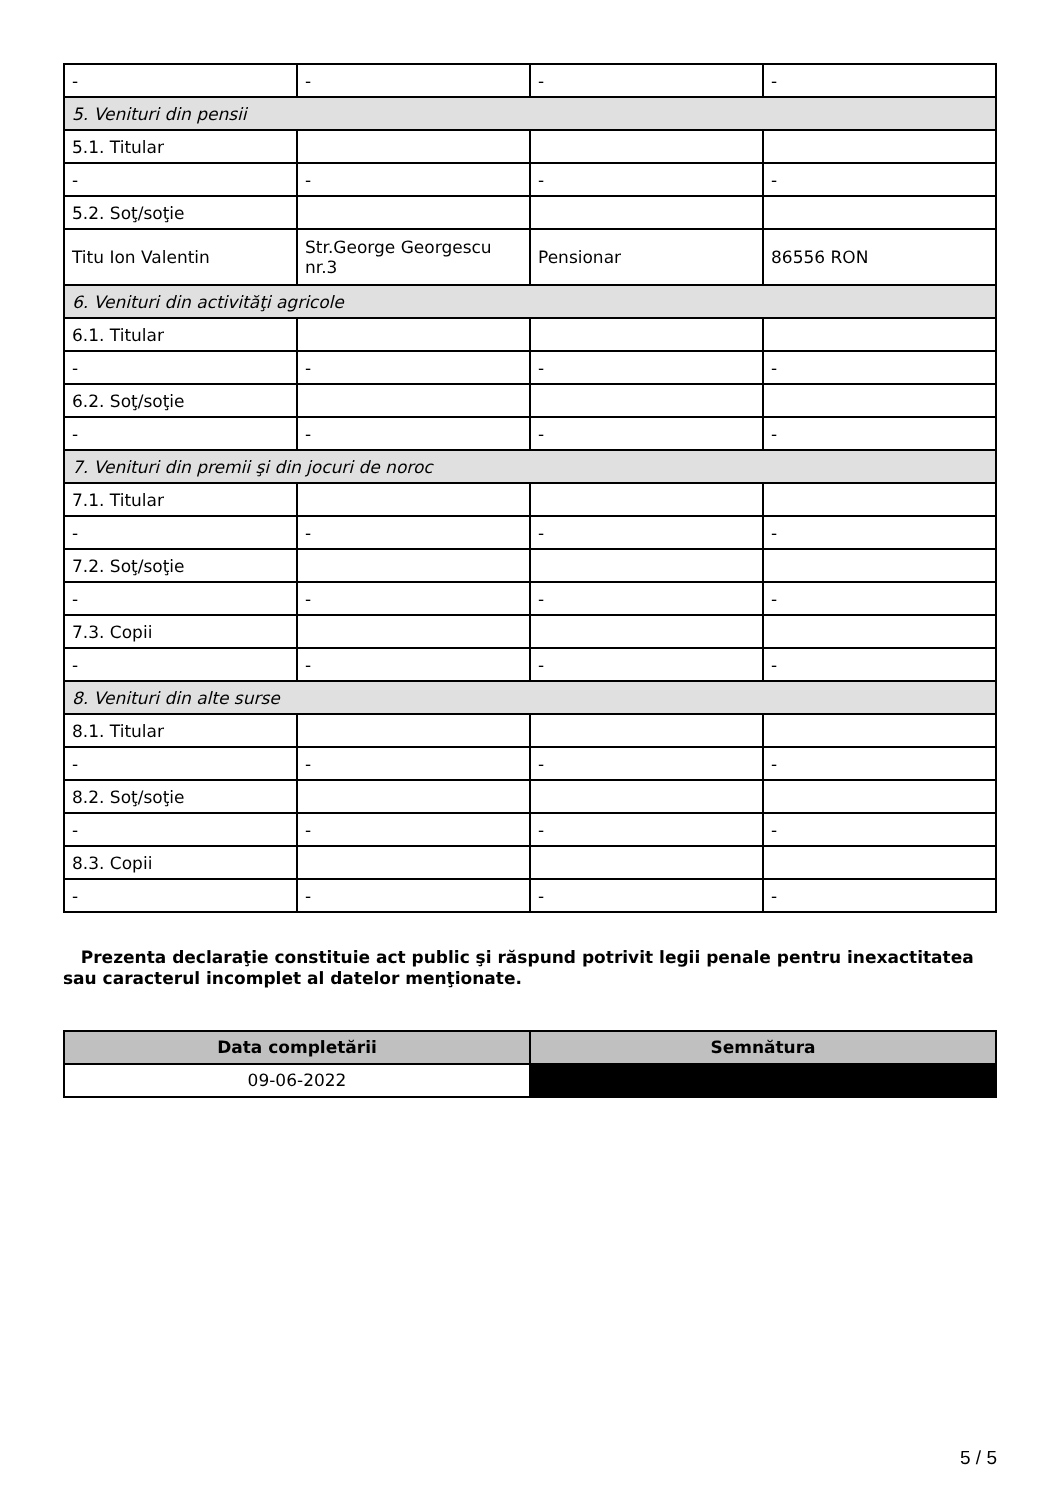| - | - | - | - |
| 5. Venituri din pensii | | | |
| 5.1. Titular | | | |
| - | - | - | - |
| 5.2. Soţ/soţie | | | |
| Titu Ion Valentin | Str.George Georgescu nr.3 | Pensionar | 86556 RON |
| 6. Venituri din activităţi agricole | | | |
| 6.1. Titular | | | |
| - | - | - | - |
| 6.2. Soţ/soţie | | | |
| - | - | - | - |
| 7. Venituri din premii şi din jocuri de noroc | | | |
| 7.1. Titular | | | |
| - | - | - | - |
| 7.2. Soţ/soţie | | | |
| - | - | - | - |
| 7.3. Copii | | | |
| - | - | - | - |
| 8. Venituri din alte surse | | | |
| 8.1. Titular | | | |
| - | - | - | - |
| 8.2. Soţ/soţie | | | |
| - | - | - | - |
| 8.3. Copii | | | |
| - | - | - | - |
Prezenta declaraţie constituie act public şi răspund potrivit legii penale pentru inexactitatea sau caracterul incomplet al datelor menţionate.
| Data completării | Semnătura |
| --- | --- |
| 09-06-2022 | |
5 / 5